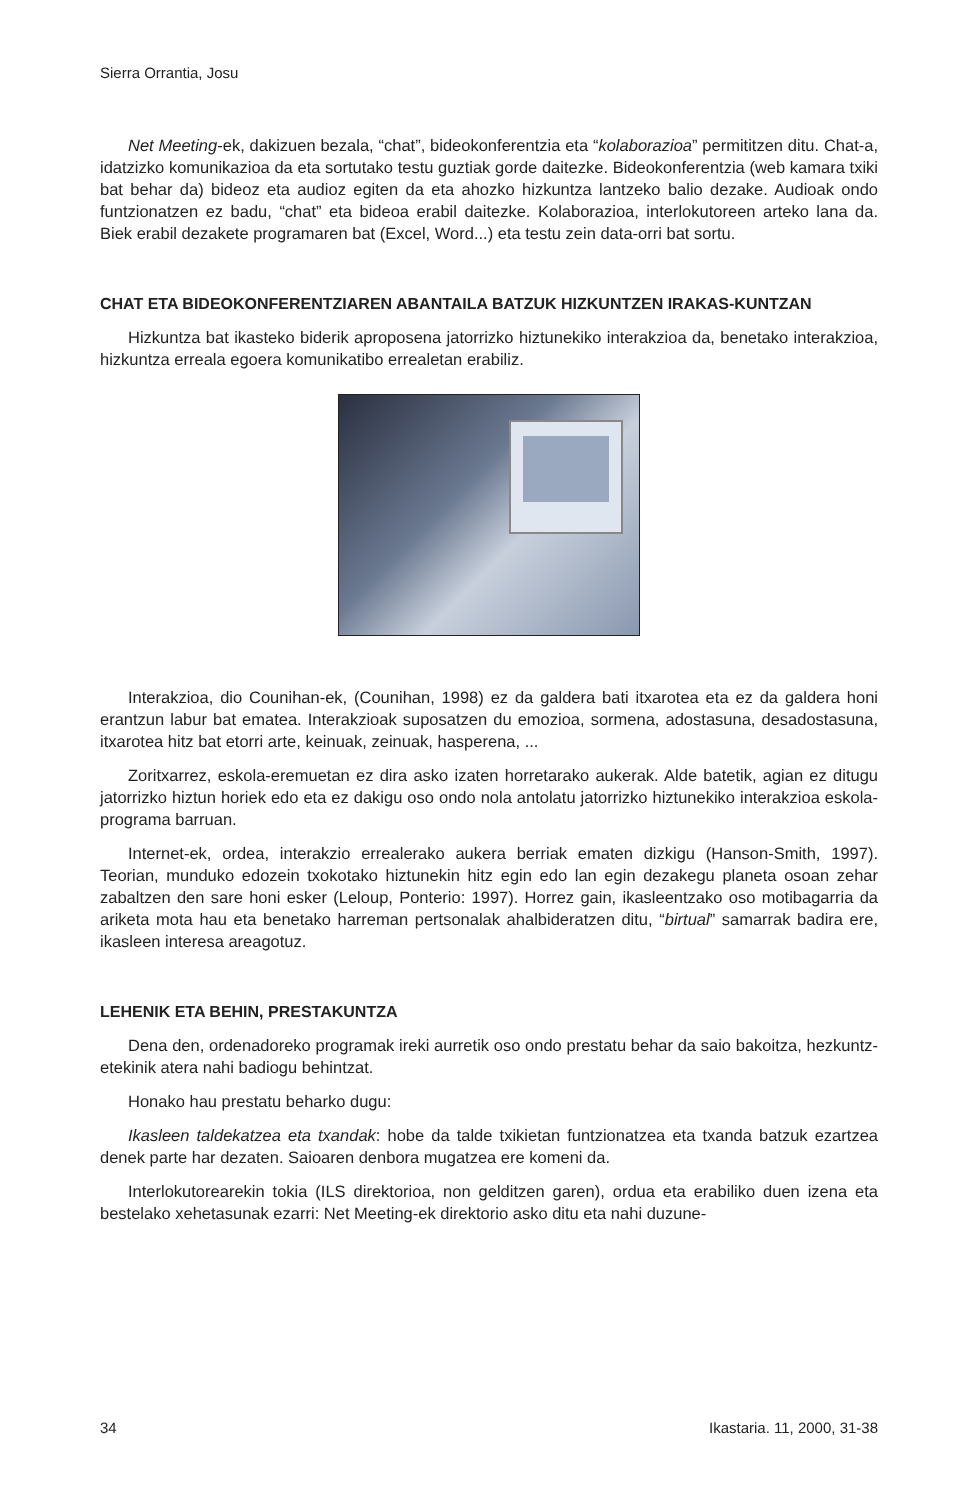Sierra Orrantia, Josu
Net Meeting-ek, dakizuen bezala, “chat”, bideokonferentzia eta “kolaborazioa” permititzen ditu. Chat-a, idatzizko komunikazioa da eta sortutako testu guztiak gorde daitezke. Bideokonferentzia (web kamara txiki bat behar da) bideoz eta audioz egiten da eta ahozko hizkuntza lantzeko balio dezake. Audioak ondo funtzionatzen ez badu, “chat” eta bideoa erabil daitezke. Kolaborazioa, interlokutoreen arteko lana da. Biek erabil dezakete programaren bat (Excel, Word...) eta testu zein data-orri bat sortu.
CHAT ETA BIDEOKONFERENTZIAREN ABANTAILA BATZUK HIZKUNTZEN IRAKAS-KUNTZAN
Hizkuntza bat ikasteko biderik aproposena jatorrizko hiztunekiko interakzioa da, benetako interakzioa, hizkuntza erreala egoera komunikatibo errealetan erabiliz.
Interakzioa, dio Counihan-ek, (Counihan, 1998) ez da galdera bati itxarotea eta ez da galdera honi erantzun labur bat ematea. Interakzioak suposatzen du emozioa, sormena, adostasuna, desadostasuna, itxarotea hitz bat etorri arte, keinuak, zeinuak, hasperena, ...
Zoritxarrez, eskola-eremuetan ez dira asko izaten horretarako aukerak. Alde batetik, agian ez ditugu jatorrizko hiztun horiek edo eta ez dakigu oso ondo nola antolatu jatorrizko hiztunekiko interakzioa eskola-programa barruan.
Internet-ek, ordea, interakzio errealerako aukera berriak ematen dizkigu (Hanson-Smith, 1997). Teorian, munduko edozein txokotako hiztunekin hitz egin edo lan egin dezakegu planeta osoan zehar zabaltzen den sare honi esker (Leloup, Ponterio: 1997). Horrez gain, ikasleentzako oso motibagarria da ariketa mota hau eta benetako harreman pertsonalak ahalbideratzen ditu, “birtual” samarrak badira ere, ikasleen interesa areagotuz.
LEHENIK ETA BEHIN, PRESTAKUNTZA
Dena den, ordenadoreko programak ireki aurretik oso ondo prestatu behar da saio bakoitza, hezkuntz-etekinik atera nahi badiogu behintzat.
Honako hau prestatu beharko dugu:
Ikasleen taldekatzea eta txandak: hobe da talde txikietan funtzionatzea eta txanda batzuk ezartzea denek parte har dezaten. Saioaren denbora mugatzea ere komeni da.
Interlokutorearekin tokia (ILS direktorioa, non gelditzen garen), ordua eta erabiliko duen izena eta bestelako xehetasunak ezarri: Net Meeting-ek direktorio asko ditu eta nahi duzune-
34 Ikastaria. 11, 2000, 31-38